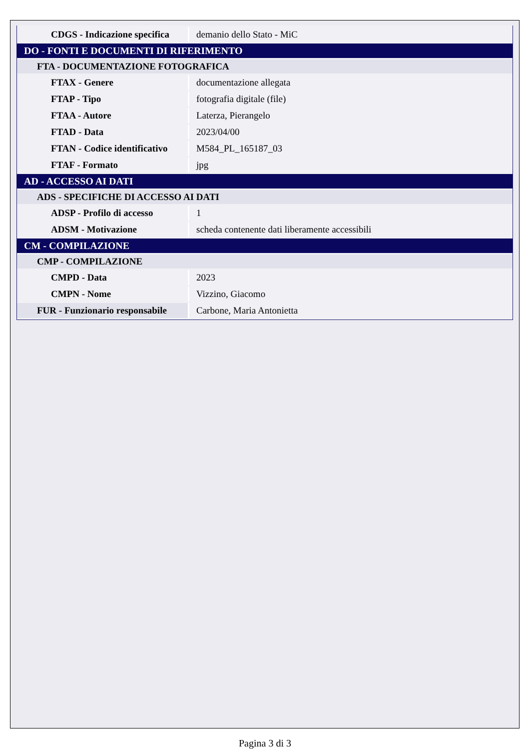| CDGS - Indicazione specifica | demanio dello Stato - MiC |
| DO - FONTI E DOCUMENTI DI RIFERIMENTO | |
| FTA - DOCUMENTAZIONE FOTOGRAFICA | |
| FTAX - Genere | documentazione allegata |
| FTAP - Tipo | fotografia digitale (file) |
| FTAA - Autore | Laterza, Pierangelo |
| FTAD - Data | 2023/04/00 |
| FTAN - Codice identificativo | M584_PL_165187_03 |
| FTAF - Formato | jpg |
| AD - ACCESSO AI DATI | |
| ADS - SPECIFICHE DI ACCESSO AI DATI | |
| ADSP - Profilo di accesso | 1 |
| ADSM - Motivazione | scheda contenente dati liberamente accessibili |
| CM - COMPILAZIONE | |
| CMP - COMPILAZIONE | |
| CMPD - Data | 2023 |
| CMPN - Nome | Vizzino, Giacomo |
| FUR - Funzionario responsabile | Carbone, Maria Antonietta |
Pagina 3 di 3